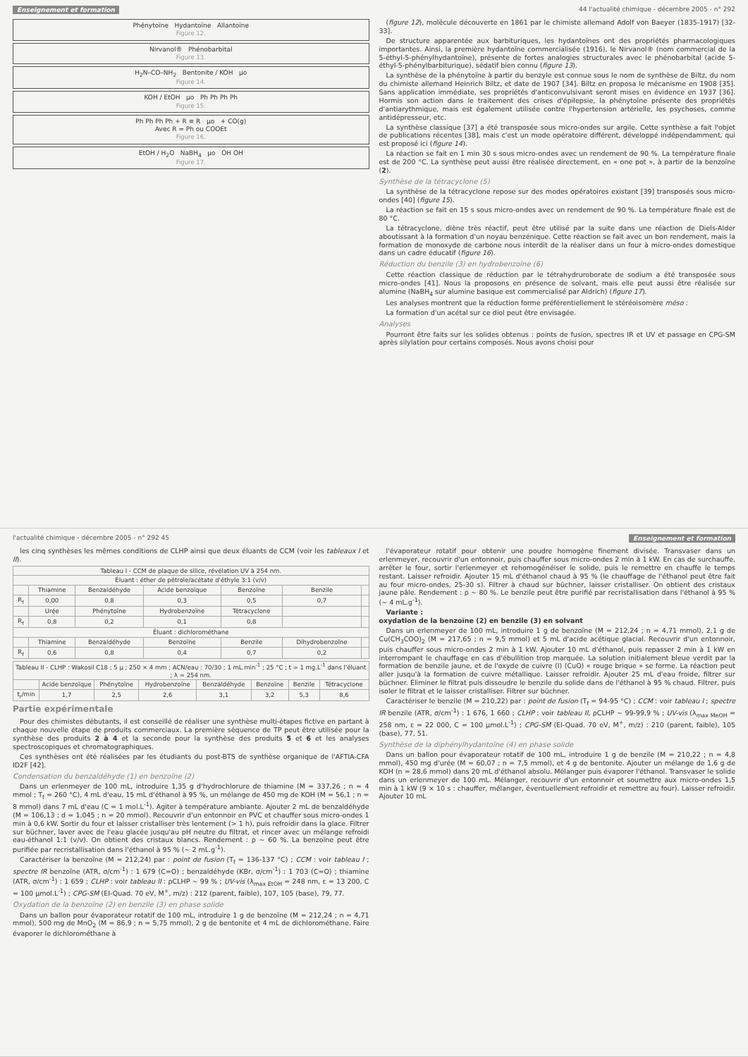Enseignement et formation 44 l'actualité chimique - décembre 2005 - n° 292
Phénytoïne Hydantoïne Allantoïne
Figure 12.
Nirvanol® Phénobarbital
Figure 13.
H<sub>2</sub>N–CO–NH<sub>2</sub> Bentonite / KOH µo
Figure 14.
KOH / EtOH µo Ph Ph Ph Ph
Figure 15.
Ph Ph Ph Ph + R ≡ R µo + CO(g)
Avec R = Ph ou COOEt
Figure 16.
EtOH / H<sub>2</sub>O NaBH<sub>4</sub> µo OH OH
Figure 17.
(figure 12), molécule découverte en 1861 par le chimiste allemand Adolf von Baeyer (1835-1917) [32-33].
De structure apparentée aux barbituriques, les hydantoïnes ont des propriétés pharmacologiques importantes. Ainsi, la première hydantoïne commercialisée (1916), le Nirvanol® (nom commercial de la 5-éthyl-5-phénylhydantoïne), présente de fortes analogies structurales avec le phénobarbital (acide 5-éthyl-5-phénylbarbiturique), sédatif bien connu (figure 13).
La synthèse de la phénytoïne à partir du benzyle est connue sous le nom de synthèse de Biltz, du nom du chimiste allemand Heinrich Biltz, et date de 1907 [34]. Biltz en proposa le mécanisme en 1908 [35]. Sans application immédiate, ses propriétés d'anticonvulsivant seront mises en évidence en 1937 [36]. Hormis son action dans le traitement des crises d'épilepsie, la phénytoïne présente des propriétés d'antiarythmique, mais est également utilisée contre l'hypertension artérielle, les psychoses, comme antidépresseur, etc.
La synthèse classique [37] a été transposée sous micro-ondes sur argile. Cette synthèse a fait l'objet de publications récentes [38], mais c'est un mode opératoire différent, développé indépendamment, qui est proposé ici (figure 14).
La réaction se fait en 1 min 30 s sous micro-ondes avec un rendement de 90 %. La température finale est de 200 °C. La synthèse peut aussi être réalisée directement, en « one pot », à partir de la benzoïne (2).
Synthèse de la tétracyclone (5)
La synthèse de la tétracyclone repose sur des modes opératoires existant [39] transposés sous micro-ondes [40] (figure 15).
La réaction se fait en 15 s sous micro-ondes avec un rendement de 90 %. La température finale est de 80 °C.
La tétracyclone, diène très réactif, peut être utilisé par la suite dans une réaction de Diels-Alder aboutissant à la formation d'un noyau benzénique. Cette réaction se fait avec un bon rendement, mais la formation de monoxyde de carbone nous interdit de la réaliser dans un four à micro-ondes domestique dans un cadre éducatif (figure 16).
Réduction du benzile (3) en hydrobenzoïne (6)
Cette réaction classique de réduction par le tétrahydruroborate de sodium a été transposée sous micro-ondes [41]. Nous la proposons en présence de solvant, mais elle peut aussi être réalisée sur alumine (NaBH<sub>4</sub> sur alumine basique est commercialisé par Aldrich) (figure 17).
Les analyses montrent que la réduction forme préférentiellement le stéréoisomère méso :
La formation d'un acétal sur ce diol peut être envisagée.
Analyses
Pourront être faits sur les solides obtenus : points de fusion, spectres IR et UV et passage en CPG-SM après silylation pour certains composés. Nous avons choisi pour
l'actualité chimique - décembre 2005 - n° 292 45 Enseignement et formation
les cinq synthèses les mêmes conditions de CLHP ainsi que deux éluants de CCM (voir les tableaux I et II).
| Tableau I - CCM de plaque de silice, révélation UV à 254 nm. | | | | | | |
| --- | --- | --- | --- | --- | --- | --- |
| Éluant : éther de pétrole/acétate d'éthyle 3:1 (v/v) | | | | | | |
| | Thiamine | Benzaldéhyde | Acide benzoïque | Benzoïne | Benzile | |
| R<sub>f</sub> | 0,00 | 0,8 | 0,3 | 0,5 | 0,7 | |
| | Urée | Phénytoïne | Hydrobenzoïne | Tétracyclone | | |
| R<sub>f</sub> | 0,8 | 0,2 | 0,1 | 0,8 | | |
| Éluant : dichlorométhane | | | | | | |
| | Thiamine | Benzaldéhyde | Benzoïne | Benzile | Dihydrobenzoïne | |
| R<sub>f</sub> | 0,6 | 0,8 | 0,4 | 0,7 | 0,2 | |
| Tableau II - CLHP : Wakosil C18 ; 5 µ ; 250 × 4 mm ; ACN/eau : 70/30 ; 1 mL.min<sup>-1</sup> ; 25 °C ; t = 1 mg.L<sup>-1</sup> dans l'éluant ; λ = 254 nm. | | | | | | | |
| --- | --- | --- | --- | --- | --- | --- | --- |
| | Acide benzoïque | Phénytoïne | Hydrobenzoïne | Benzaldéhyde | Benzoïne | Benzile | Tétracyclone |
| t<sub>r</sub>/min | 1,7 | 2,5 | 2,6 | 3,1 | 3,2 | 5,3 | 8,6 |
Partie expérimentale
Pour des chimistes débutants, il est conseillé de réaliser une synthèse multi-étapes fictive en partant à chaque nouvelle étape de produits commerciaux. La première séquence de TP peut être utilisée pour la synthèse des produits 2 à 4 et la seconde pour la synthèse des produits 5 et 6 et les analyses spectroscopiques et chromatographiques.
Ces synthèses ont été réalisées par les étudiants du post-BTS de synthèse organique de l'AFTIA-CFA ID2F [42].
Condensation du benzaldéhyde (1) en benzoïne (2)
Dans un erlenmeyer de 100 mL, introduire 1,35 g d'hydrochlorure de thiamine (M = 337,26 ; n = 4 mmol ; T<sub>f</sub> = 260 °C), 4 mL d'eau, 15 mL d'éthanol à 95 %, un mélange de 450 mg de KOH (M = 56,1 ; n = 8 mmol) dans 7 mL d'eau (C = 1 mol.L<sup>-1</sup>). Agiter à température ambiante. Ajouter 2 mL de benzaldéhyde (M = 106,13 ; d = 1,045 ; n = 20 mmol). Recouvrir d'un entonnoir en PVC et chauffer sous micro-ondes 1 min à 0,6 kW. Sortir du four et laisser cristalliser très lentement (> 1 h), puis refroidir dans la glace. Filtrer sur büchner, laver avec de l'eau glacée jusqu'au pH neutre du filtrat, et rincer avec un mélange refroidi eau-éthanol 1:1 (v/v). On obtient des cristaux blancs. Rendement : ρ ~ 60 %. La benzoïne peut être purifiée par recristallisation dans l'éthanol à 95 % (~ 2 mL.g<sup>-1</sup>).
Caractériser la benzoïne (M = 212,24) par : point de fusion (T<sub>f</sub> = 136-137 °C) ; CCM : voir tableau I ; spectre IR benzoïne (ATR, σ/cm<sup>-1</sup>) : 1 679 (C=O) ; benzaldéhyde (KBr, σ/cm<sup>-1</sup>) : 1 703 (C=O) ; thiamine (ATR, σ/cm<sup>-1</sup>) : 1 659 ; CLHP : voir tableau II : ρCLHP ~ 99 % ; UV-vis (λ<sub>max EtOH</sub> = 248 nm, ε = 13 200, C = 100 µmol.L<sup>-1</sup>) ; CPG-SM (EI-Quad. 70 eV, M<sup>+</sup>, m/z) : 212 (parent, faible), 107, 105 (base), 79, 77.
Oxydation de la benzoïne (2) en benzile (3) en phase solide
Dans un ballon pour évaporateur rotatif de 100 mL, introduire 1 g de benzoïne (M = 212,24 ; n = 4,71 mmol), 500 mg de MnO<sub>2</sub> (M = 86,9 ; n = 5,75 mmol), 2 g de bentonite et 4 mL de dichlorométhane. Faire évaporer le dichlorométhane à
l'évaporateur rotatif pour obtenir une poudre homogène finement divisée. Transvaser dans un erlenmeyer, recouvrir d'un entonnoir, puis chauffer sous micro-ondes 2 min à 1 kW. En cas de surchauffe, arrêter le four, sortir l'erlenmeyer et rehomogénéiser le solide, puis le remettre en chauffe le temps restant. Laisser refroidir. Ajouter 15 mL d'éthanol chaud à 95 % (le chauffage de l'éthanol peut être fait au four micro-ondes, 25-30 s). Filtrer à chaud sur büchner, laisser cristalliser. On obtient des cristaux jaune pâle. Rendement : ρ ~ 80 %. Le benzile peut être purifié par recristallisation dans l'éthanol à 95 % (~ 4 mL.g<sup>-1</sup>).
Variante :
oxydation de la benzoïne (2) en benzile (3) en solvant
Dans un erlenmeyer de 100 mL, introduire 1 g de benzoïne (M = 212,24 ; n = 4,71 mmol), 2,1 g de Cu(CH<sub>3</sub>COO)<sub>2</sub> (M = 217,65 ; n = 9,5 mmol) et 5 mL d'acide acétique glacial. Recouvrir d'un entonnoir, puis chauffer sous micro-ondes 2 min à 1 kW. Ajouter 10 mL d'éthanol, puis repasser 2 min à 1 kW en interrompant le chauffage en cas d'ébullition trop marquée. La solution initialement bleue verdit par la formation de benzile jaune, et de l'oxyde de cuivre (I) (CuO) « rouge brique » se forme. La réaction peut aller jusqu'à la formation de cuivre métallique. Laisser refroidir. Ajouter 25 mL d'eau froide, filtrer sur büchner. Éliminer le filtrat puis dissoudre le benzile du solide dans de l'éthanol à 95 % chaud. Filtrer, puis isoler le filtrat et le laisser cristalliser. Filtrer sur büchner.
Caractériser le benzile (M = 210,22) par : point de fusion (T<sub>f</sub> = 94-95 °C) ; CCM : voir tableau I ; spectre IR benzile (ATR, σ/cm<sup>-1</sup>) : 1 676, 1 660 ; CLHP : voir tableau II, ρCLHP ~ 99-99,9 % ; UV-vis (λ<sub>max MeOH</sub> = 258 nm, ε = 22 000, C = 100 µmol.L<sup>-1</sup>) ; CPG-SM (EI-Quad. 70 eV, M<sup>+</sup>, m/z) : 210 (parent, faible), 105 (base), 77, 51.
Synthèse de la diphénylhydantoïne (4) en phase solide
Dans un ballon pour évaporateur rotatif de 100 mL, introduire 1 g de benzile (M = 210,22 ; n = 4,8 mmol), 450 mg d'urée (M = 60,07 ; n = 7,5 mmol), et 4 g de bentonite. Ajouter un mélange de 1,6 g de KOH (n = 28,6 mmol) dans 20 mL d'éthanol absolu. Mélanger puis évaporer l'éthanol. Transvaser le solide dans un erlenmeyer de 100 mL. Mélanger, recouvrir d'un entonnoir et soumettre aux micro-ondes 1,5 min à 1 kW (9 × 10 s : chauffer, mélanger, éventuellement refroidir et remettre au four). Laisser refroidir. Ajouter 10 mL